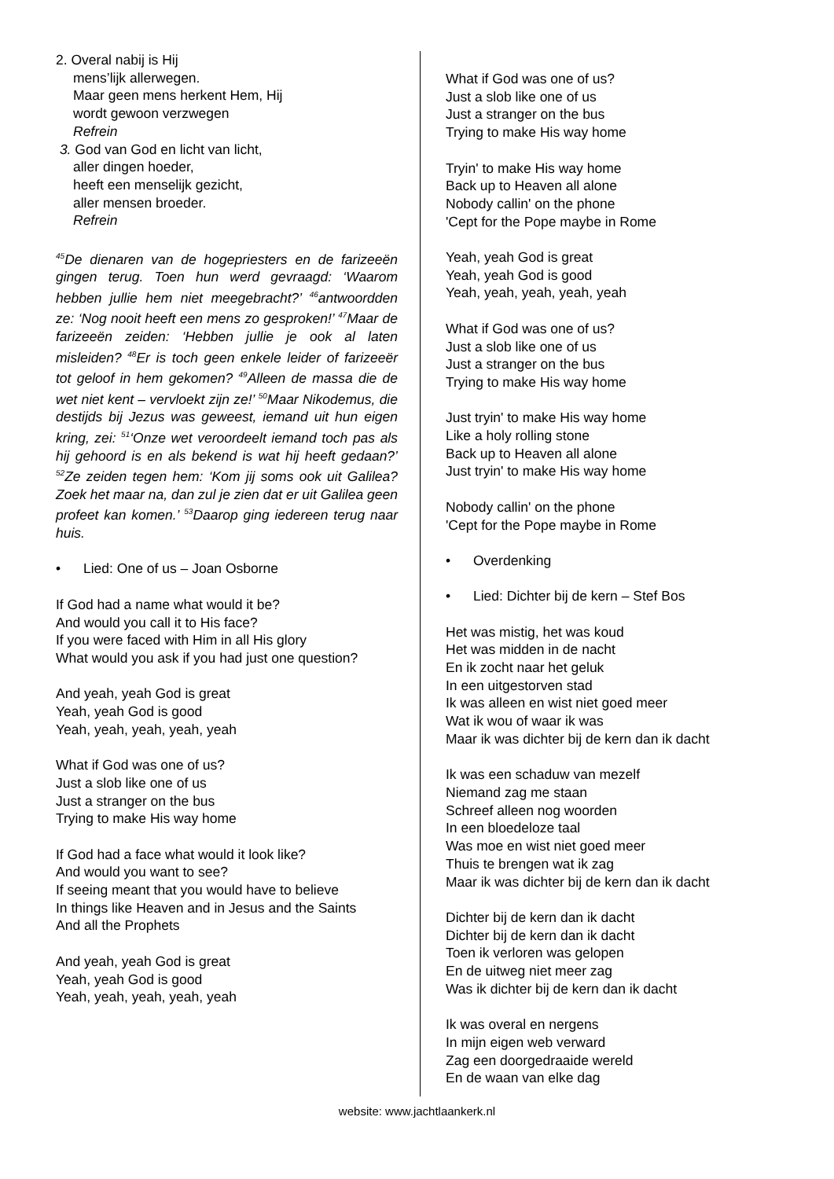2. Overal nabij is Hij
mens’lijk allerwegen.
Maar geen mens herkent Hem, Hij
wordt gewoon verzwegen
Refrein
3. God van God en licht van licht,
aller dingen hoeder,
heeft een menselijk gezicht,
aller mensen broeder.
Refrein
<sup>45</sup> De dienaren van de hogepriesters en de farizeeën gingen terug. Toen hun werd gevraagd: ‘Waarom hebben jullie hem niet meegebracht?’ <sup>46</sup>antwoordden ze: ‘Nog nooit heeft een mens zo gesproken!’ <sup>47</sup>Maar de farizeeën zeiden: ‘Hebben jullie je ook al laten misleiden? <sup>48</sup>Er is toch geen enkele leider of farizeeër tot geloof in hem gekomen? <sup>49</sup>Alleen de massa die de wet niet kent – vervloekt zijn ze!’ <sup>50</sup>Maar Nikodemus, die destijds bij Jezus was geweest, iemand uit hun eigen kring, zei: <sup>51</sup>‘Onze wet veroordeelt iemand toch pas als hij gehoord is en als bekend is wat hij heeft gedaan?’ <sup>52</sup>Ze zeiden tegen hem: ‘Kom jij soms ook uit Galilea? Zoek het maar na, dan zul je zien dat er uit Galilea geen profeet kan komen.’ <sup>53</sup>Daarop ging iedereen terug naar huis.
• Lied: One of us – Joan Osborne
If God had a name what would it be?
And would you call it to His face?
If you were faced with Him in all His glory
What would you ask if you had just one question?
And yeah, yeah God is great
Yeah, yeah God is good
Yeah, yeah, yeah, yeah, yeah
What if God was one of us?
Just a slob like one of us
Just a stranger on the bus
Trying to make His way home
If God had a face what would it look like?
And would you want to see?
If seeing meant that you would have to believe
In things like Heaven and in Jesus and the Saints
And all the Prophets
And yeah, yeah God is great
Yeah, yeah God is good
Yeah, yeah, yeah, yeah, yeah
What if God was one of us?
Just a slob like one of us
Just a stranger on the bus
Trying to make His way home
Tryin' to make His way home
Back up to Heaven all alone
Nobody callin' on the phone
'Cept for the Pope maybe in Rome
Yeah, yeah God is great
Yeah, yeah God is good
Yeah, yeah, yeah, yeah, yeah
What if God was one of us?
Just a slob like one of us
Just a stranger on the bus
Trying to make His way home
Just tryin' to make His way home
Like a holy rolling stone
Back up to Heaven all alone
Just tryin' to make His way home
Nobody callin' on the phone
'Cept for the Pope maybe in Rome
• Overdenking
• Lied: Dichter bij de kern – Stef Bos
Het was mistig, het was koud
Het was midden in de nacht
En ik zocht naar het geluk
In een uitgestorven stad
Ik was alleen en wist niet goed meer
Wat ik wou of waar ik was
Maar ik was dichter bij de kern dan ik dacht
Ik was een schaduw van mezelf
Niemand zag me staan
Schreef alleen nog woorden
In een bloedeloze taal
Was moe en wist niet goed meer
Thuis te brengen wat ik zag
Maar ik was dichter bij de kern dan ik dacht
Dichter bij de kern dan ik dacht
Dichter bij de kern dan ik dacht
Toen ik verloren was gelopen
En de uitweg niet meer zag
Was ik dichter bij de kern dan ik dacht
Ik was overal en nergens
In mijn eigen web verward
Zag een doorgedraaide wereld
En de waan van elke dag
website: www.jachtlaankerk.nl